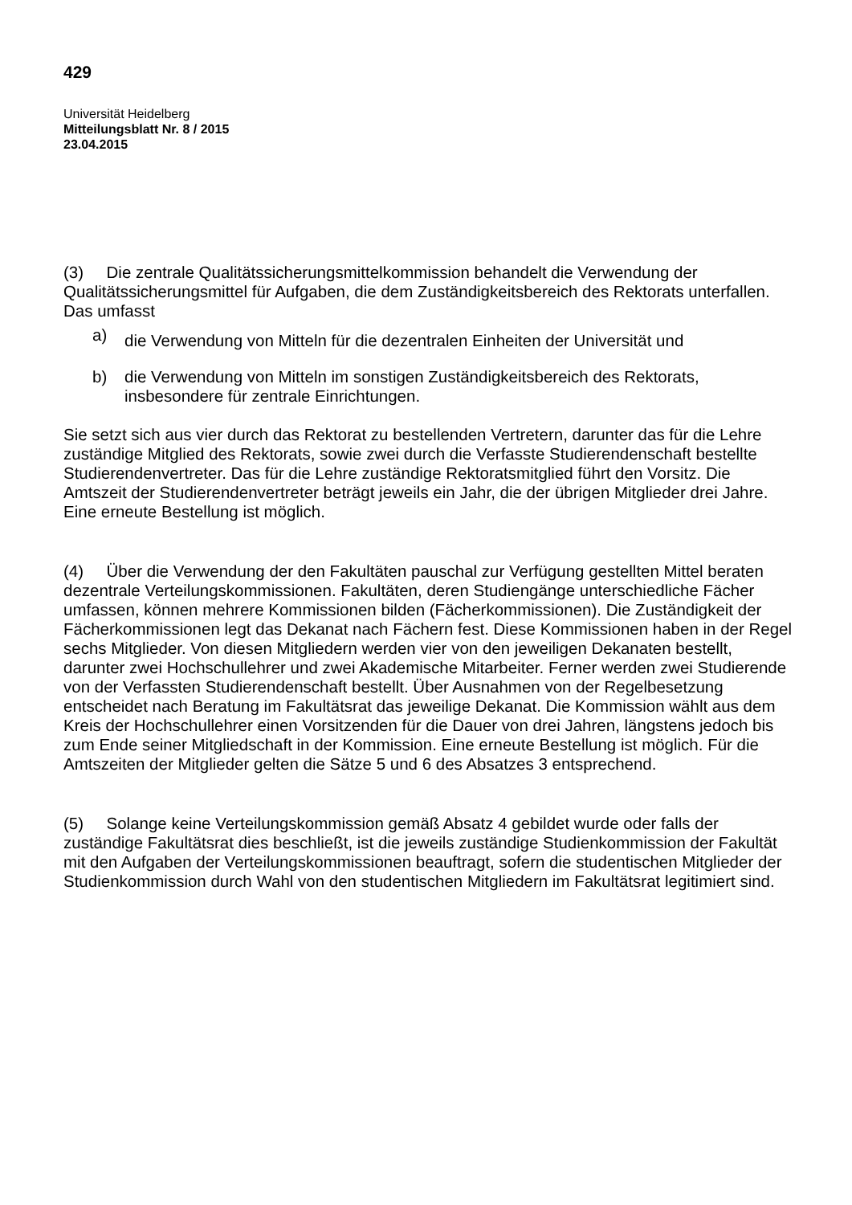429
Universität Heidelberg
Mitteilungsblatt Nr. 8 / 2015
23.04.2015
(3) Die zentrale Qualitätssicherungsmittelkommission behandelt die Verwendung der Qualitätssicherungsmittel für Aufgaben, die dem Zuständigkeitsbereich des Rektorats unterfallen. Das umfasst
a) die Verwendung von Mitteln für die dezentralen Einheiten der Universität und
b) die Verwendung von Mitteln im sonstigen Zuständigkeitsbereich des Rektorats, insbesondere für zentrale Einrichtungen.
Sie setzt sich aus vier durch das Rektorat zu bestellenden Vertretern, darunter das für die Lehre zuständige Mitglied des Rektorats, sowie zwei durch die Verfasste Studierendenschaft bestellte Studierendenvertreter. Das für die Lehre zuständige Rektoratsmitglied führt den Vorsitz. Die Amtszeit der Studierendenvertreter beträgt jeweils ein Jahr, die der übrigen Mitglieder drei Jahre. Eine erneute Bestellung ist möglich.
(4) Über die Verwendung der den Fakultäten pauschal zur Verfügung gestellten Mittel beraten dezentrale Verteilungskommissionen. Fakultäten, deren Studiengänge unterschiedliche Fächer umfassen, können mehrere Kommissionen bilden (Fächerkommissionen). Die Zuständigkeit der Fächerkommissionen legt das Dekanat nach Fächern fest. Diese Kommissionen haben in der Regel sechs Mitglieder. Von diesen Mitgliedern werden vier von den jeweiligen Dekanaten bestellt, darunter zwei Hochschullehrer und zwei Akademische Mitarbeiter. Ferner werden zwei Studierende von der Verfassten Studierendenschaft bestellt. Über Ausnahmen von der Regelbesetzung entscheidet nach Beratung im Fakultätsrat das jeweilige Dekanat. Die Kommission wählt aus dem Kreis der Hochschullehrer einen Vorsitzenden für die Dauer von drei Jahren, längstens jedoch bis zum Ende seiner Mitgliedschaft in der Kommission. Eine erneute Bestellung ist möglich. Für die Amtszeiten der Mitglieder gelten die Sätze 5 und 6 des Absatzes 3 entsprechend.
(5) Solange keine Verteilungskommission gemäß Absatz 4 gebildet wurde oder falls der zuständige Fakultätsrat dies beschließt, ist die jeweils zuständige Studienkommission der Fakultät mit den Aufgaben der Verteilungskommissionen beauftragt, sofern die studentischen Mitglieder der Studienkommission durch Wahl von den studentischen Mitgliedern im Fakultätsrat legitimiert sind.